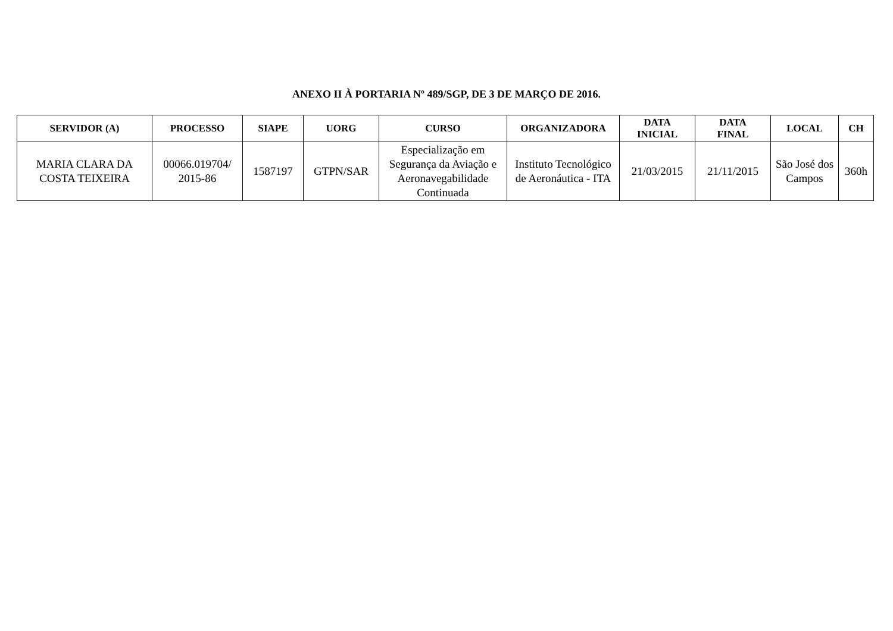ANEXO II À PORTARIA Nº 489/SGP, DE 3 DE MARÇO DE 2016.
| SERVIDOR (A) | PROCESSO | SIAPE | UORG | CURSO | ORGANIZADORA | DATA INICIAL | DATA FINAL | LOCAL | CH |
| --- | --- | --- | --- | --- | --- | --- | --- | --- | --- |
| MARIA CLARA DA COSTA TEIXEIRA | 00066.019704/ 2015-86 | 1587197 | GTPN/SAR | Especialização em Segurança da Aviação e Aeronavegabilidade Continuada | Instituto Tecnológico de Aeronáutica - ITA | 21/03/2015 | 21/11/2015 | São José dos Campos | 360h |